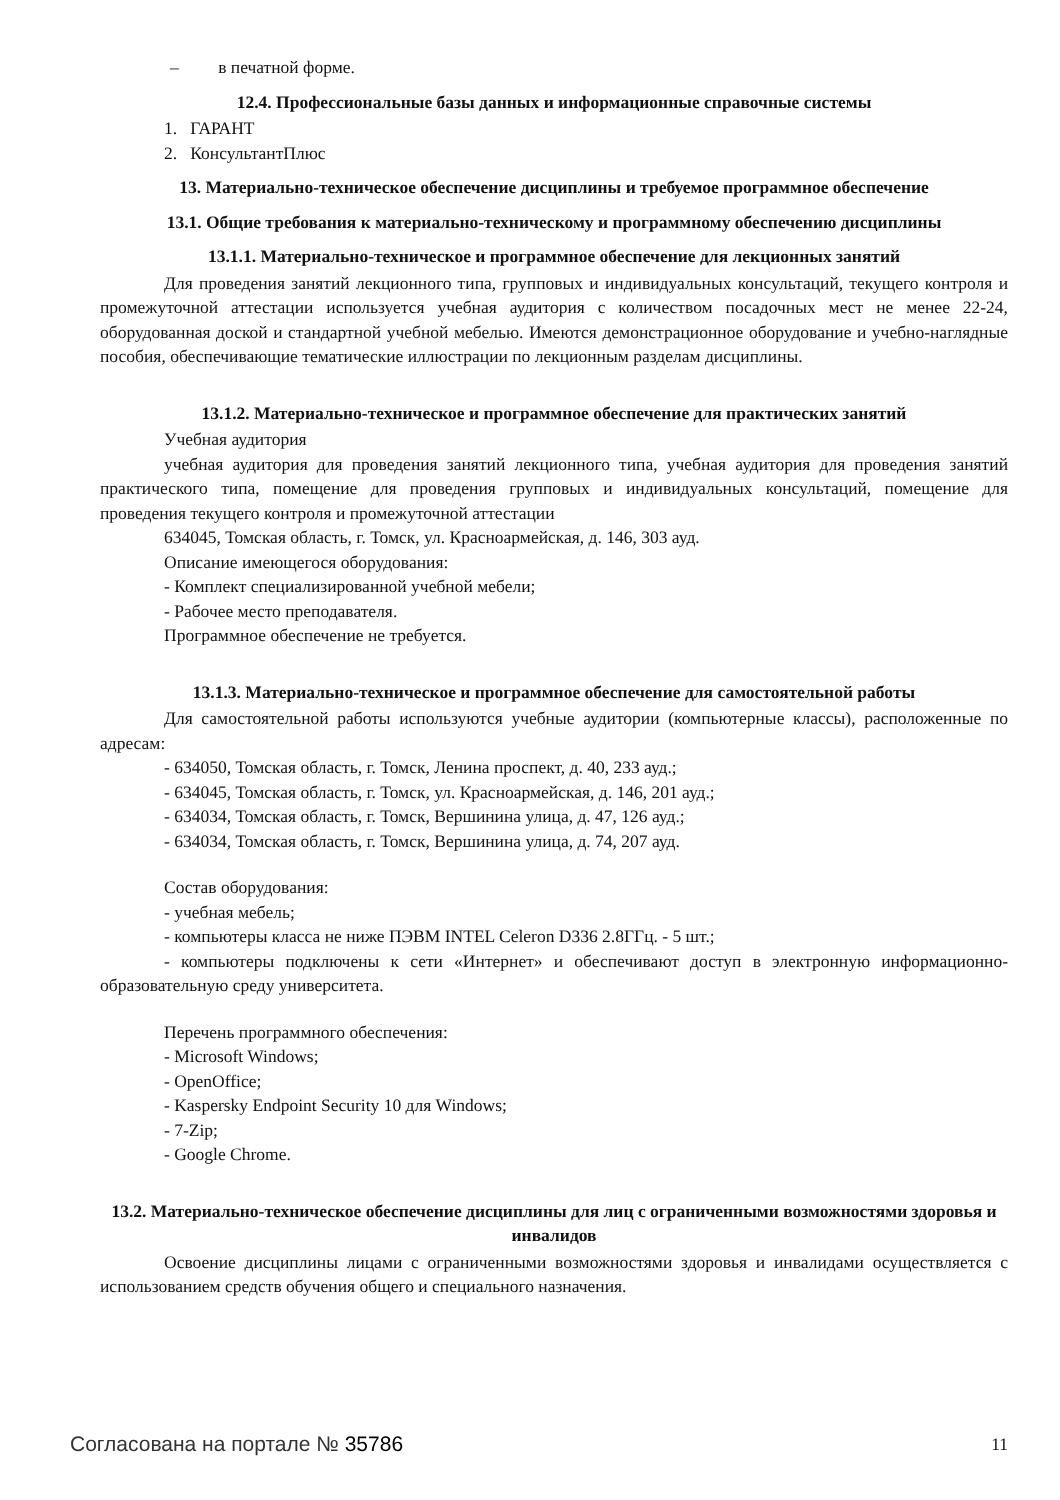– в печатной форме.
12.4. Профессиональные базы данных и информационные справочные системы
1. ГАРАНТ
2. КонсультантПлюс
13. Материально-техническое обеспечение дисциплины и требуемое программное обеспечение
13.1. Общие требования к материально-техническому и программному обеспечению дисциплины
13.1.1. Материально-техническое и программное обеспечение для лекционных занятий
Для проведения занятий лекционного типа, групповых и индивидуальных консультаций, текущего контроля и промежуточной аттестации используется учебная аудитория с количеством посадочных мест не менее 22-24, оборудованная доской и стандартной учебной мебелью. Имеются демонстрационное оборудование и учебно-наглядные пособия, обеспечивающие тематические иллюстрации по лекционным разделам дисциплины.
13.1.2. Материально-техническое и программное обеспечение для практических занятий
Учебная аудитория
учебная аудитория для проведения занятий лекционного типа, учебная аудитория для проведения занятий практического типа, помещение для проведения групповых и индивидуальных консультаций, помещение для проведения текущего контроля и промежуточной аттестации
634045, Томская область, г. Томск, ул. Красноармейская, д. 146, 303 ауд.
Описание имеющегося оборудования:
- Комплект специализированной учебной мебели;
- Рабочее место преподавателя.
Программное обеспечение не требуется.
13.1.3. Материально-техническое и программное обеспечение для самостоятельной работы
Для самостоятельной работы используются учебные аудитории (компьютерные классы), расположенные по адресам:
- 634050, Томская область, г. Томск, Ленина проспект, д. 40, 233 ауд.;
- 634045, Томская область, г. Томск, ул. Красноармейская, д. 146, 201 ауд.;
- 634034, Томская область, г. Томск, Вершинина улица, д. 47, 126 ауд.;
- 634034, Томская область, г. Томск, Вершинина улица, д. 74, 207 ауд.
Состав оборудования:
- учебная мебель;
- компьютеры класса не ниже ПЭВМ INTEL Celeron D336 2.8ГГц. - 5 шт.;
- компьютеры подключены к сети «Интернет» и обеспечивают доступ в электронную информационно-образовательную среду университета.
Перечень программного обеспечения:
- Microsoft Windows;
- OpenOffice;
- Kaspersky Endpoint Security 10 для Windows;
- 7-Zip;
- Google Chrome.
13.2. Материально-техническое обеспечение дисциплины для лиц с ограниченными возможностями здоровья и инвалидов
Освоение дисциплины лицами с ограниченными возможностями здоровья и инвалидами осуществляется с использованием средств обучения общего и специального назначения.
Согласована на портале № 35786 11